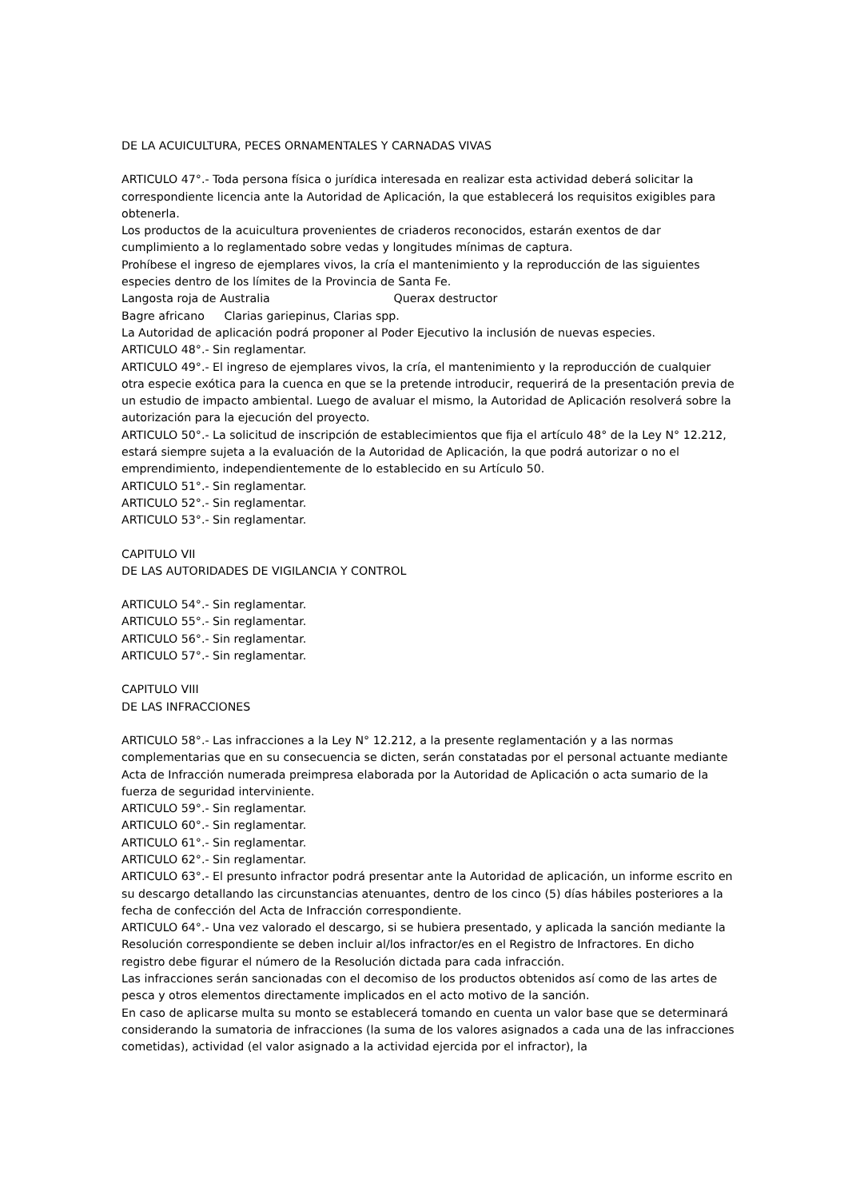DE LA ACUICULTURA, PECES ORNAMENTALES Y CARNADAS VIVAS
ARTICULO 47°.- Toda persona física o jurídica interesada en realizar esta actividad deberá solicitar la correspondiente licencia ante la Autoridad de Aplicación, la que establecerá los requisitos exigibles para obtenerla.
Los productos de la acuicultura provenientes de criaderos reconocidos, estarán exentos de dar cumplimiento a lo reglamentado sobre vedas y longitudes mínimas de captura.
Prohíbese el ingreso de ejemplares vivos, la cría el mantenimiento y la reproducción de las siguientes especies dentro de los límites de la Provincia de Santa Fe.
Langosta roja de Australia Querax destructor
Bagre africano Clarias gariepinus, Clarias spp.
La Autoridad de aplicación podrá proponer al Poder Ejecutivo la inclusión de nuevas especies.
ARTICULO 48°.- Sin reglamentar.
ARTICULO 49°.- El ingreso de ejemplares vivos, la cría, el mantenimiento y la reproducción de cualquier otra especie exótica para la cuenca en que se la pretende introducir, requerirá de la presentación previa de un estudio de impacto ambiental. Luego de avaluar el mismo, la Autoridad de Aplicación resolverá sobre la autorización para la ejecución del proyecto.
ARTICULO 50°.- La solicitud de inscripción de establecimientos que fija el artículo 48° de la Ley N° 12.212, estará siempre sujeta a la evaluación de la Autoridad de Aplicación, la que podrá autorizar o no el emprendimiento, independientemente de lo establecido en su Artículo 50.
ARTICULO 51°.- Sin reglamentar.
ARTICULO 52°.- Sin reglamentar.
ARTICULO 53°.- Sin reglamentar.
CAPITULO VII
DE LAS AUTORIDADES DE VIGILANCIA Y CONTROL
ARTICULO 54°.- Sin reglamentar.
ARTICULO 55°.- Sin reglamentar.
ARTICULO 56°.- Sin reglamentar.
ARTICULO 57°.- Sin reglamentar.
CAPITULO VIII
DE LAS INFRACCIONES
ARTICULO 58°.- Las infracciones a la Ley N° 12.212, a la presente reglamentación y a las normas complementarias que en su consecuencia se dicten, serán constatadas por el personal actuante mediante Acta de Infracción numerada preimpresa elaborada por la Autoridad de Aplicación o acta sumario de la fuerza de seguridad interviniente.
ARTICULO 59°.- Sin reglamentar.
ARTICULO 60°.- Sin reglamentar.
ARTICULO 61°.- Sin reglamentar.
ARTICULO 62°.- Sin reglamentar.
ARTICULO 63°.- El presunto infractor podrá presentar ante la Autoridad de aplicación, un informe escrito en su descargo detallando las circunstancias atenuantes, dentro de los cinco (5) días hábiles posteriores a la fecha de confección del Acta de Infracción correspondiente.
ARTICULO 64°.- Una vez valorado el descargo, si se hubiera presentado, y aplicada la sanción mediante la Resolución correspondiente se deben incluir al/los infractor/es en el Registro de Infractores. En dicho registro debe figurar el número de la Resolución dictada para cada infracción.
Las infracciones serán sancionadas con el decomiso de los productos obtenidos así como de las artes de pesca y otros elementos directamente implicados en el acto motivo de la sanción.
En caso de aplicarse multa su monto se establecerá tomando en cuenta un valor base que se determinará considerando la sumatoria de infracciones (la suma de los valores asignados a cada una de las infracciones cometidas), actividad (el valor asignado a la actividad ejercida por el infractor), la